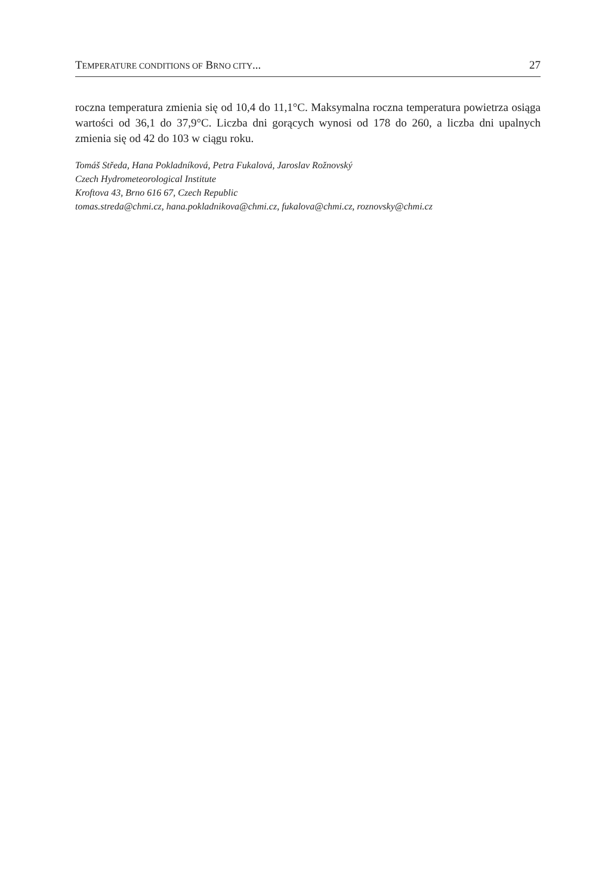TEMPERATURE CONDITIONS OF BRNO CITY... 27
roczna temperatura zmienia się od 10,4 do 11,1°C. Maksymalna roczna temperatura powietrza osiąga wartości od 36,1 do 37,9°C. Liczba dni gorących wynosi od 178 do 260, a liczba dni upalnych zmienia się od 42 do 103 w ciągu roku.
Tomáš Středa, Hana Pokladníková, Petra Fukalová, Jaroslav Rožnovský
Czech Hydrometeorological Institute
Kroftova 43, Brno 616 67, Czech Republic
tomas.streda@chmi.cz, hana.pokladnikova@chmi.cz, fukalova@chmi.cz, roznovsky@chmi.cz